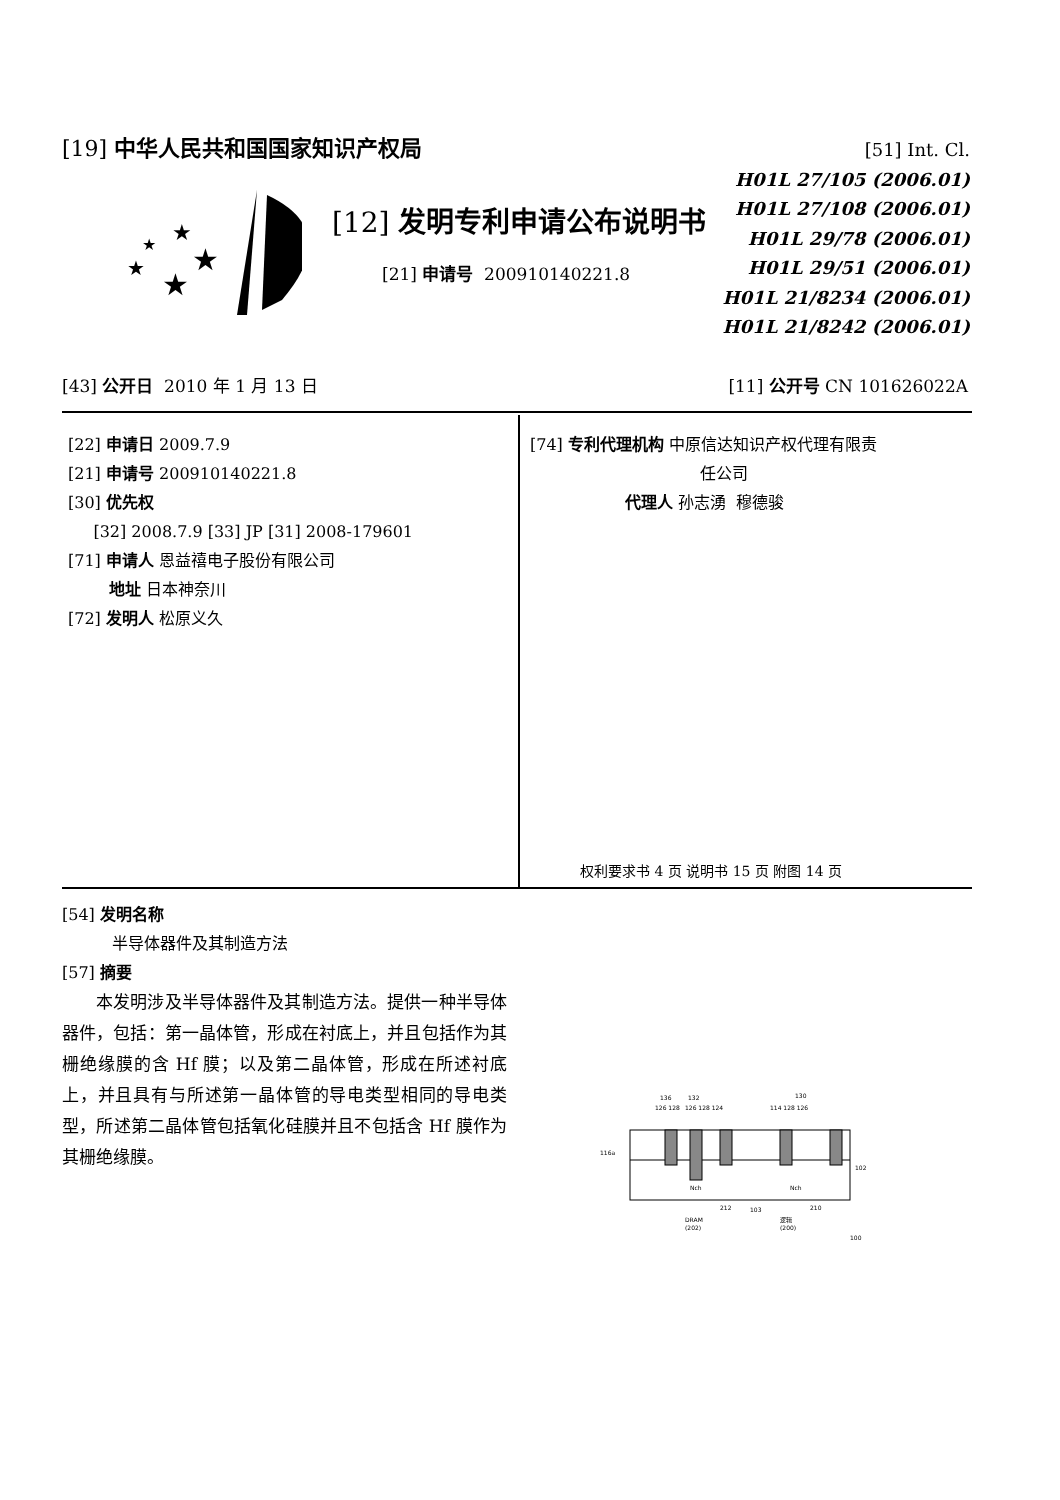[19] 中华人民共和国国家知识产权局
★
★
★
★
★
[12] 发明专利申请公布说明书
[21] 申请号 200910140221.8
[51] Int. Cl.
H01L 27/105 (2006.01)
H01L 27/108 (2006.01)
H01L 29/78 (2006.01)
H01L 29/51 (2006.01)
H01L 21/8234 (2006.01)
H01L 21/8242 (2006.01)
[43] 公开日 2010 年 1 月 13 日 [11] 公开号 CN 101626022A
[22] 申请日 2009.7.9
[21] 申请号 200910140221.8
[30] 优先权
[32] 2008.7.9 [33] JP [31] 2008-179601
[71] 申请人 恩益禧电子股份有限公司
地址 日本神奈川
[72] 发明人 松原义久
[74] 专利代理机构 中原信达知识产权代理有限责
任公司
代理人 孙志湧 穆德骏
权利要求书 4 页 说明书 15 页 附图 14 页
[54] 发明名称
半导体器件及其制造方法
[57] 摘要
本发明涉及半导体器件及其制造方法。提供一种半导体器件，包括：第一晶体管，形成在衬底上，并且包括作为其栅绝缘膜的含 Hf 膜；以及第二晶体管，形成在所述衬底上，并且具有与所述第一晶体管的导电类型相同的导电类型，所述第二晶体管包括氧化硅膜并且不包括含 Hf 膜作为其栅绝缘膜。
136
132
130
126 128
126 128 124
114 128 126
116a
102
Nch
Nch
212
103
210
DRAM
(202)
逻辑
(200)
100